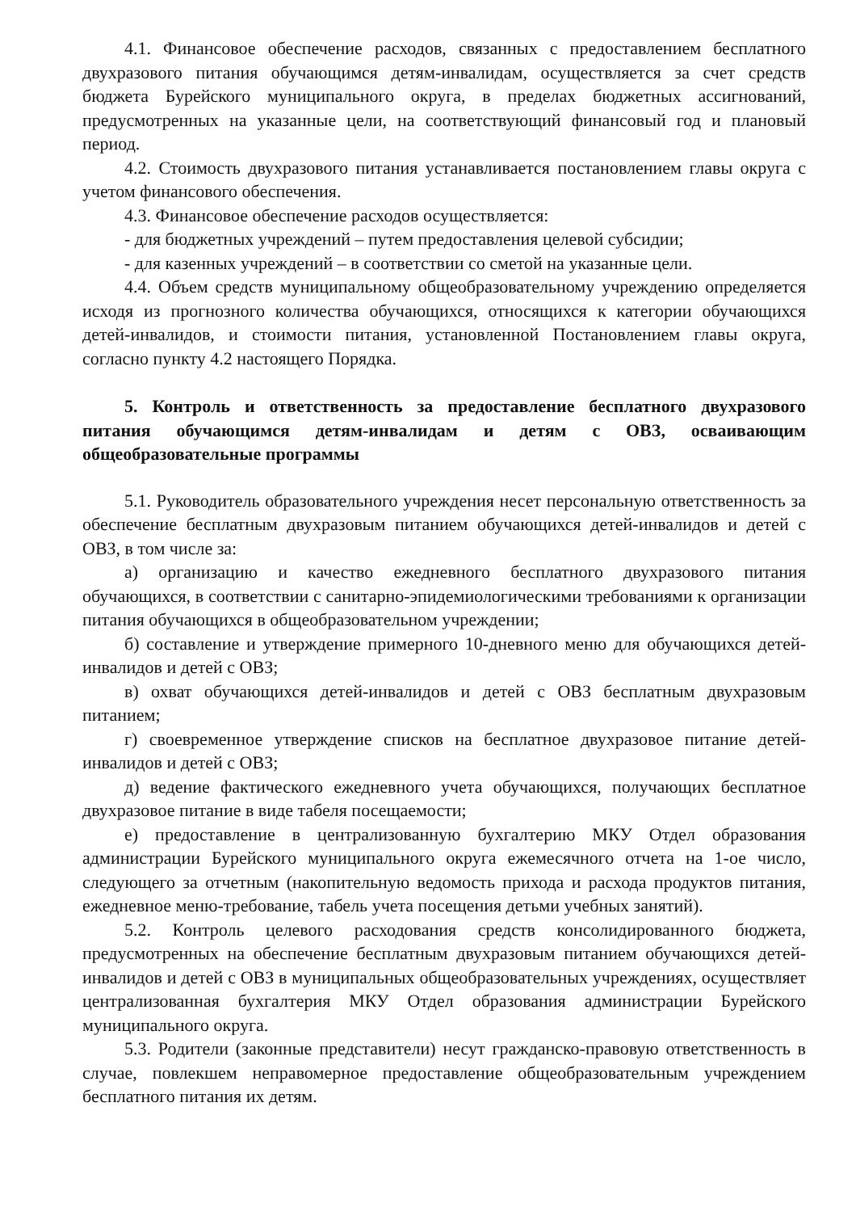4.1. Финансовое обеспечение расходов, связанных с предоставлением бесплатного двухразового питания обучающимся детям-инвалидам, осуществляется за счет средств бюджета Бурейского муниципального округа, в пределах бюджетных ассигнований, предусмотренных на указанные цели, на соответствующий финансовый год и плановый период.
4.2. Стоимость двухразового питания устанавливается постановлением главы округа с учетом финансового обеспечения.
4.3. Финансовое обеспечение расходов осуществляется:
- для бюджетных учреждений – путем предоставления целевой субсидии;
- для казенных учреждений – в соответствии со сметой на указанные цели.
4.4. Объем средств муниципальному общеобразовательному учреждению определяется исходя из прогнозного количества обучающихся, относящихся к категории обучающихся детей-инвалидов, и стоимости питания, установленной Постановлением главы округа, согласно пункту 4.2 настоящего Порядка.
5. Контроль и ответственность за предоставление бесплатного двухразового питания обучающимся детям-инвалидам и детям с ОВЗ, осваивающим общеобразовательные программы
5.1. Руководитель образовательного учреждения несет персональную ответственность за обеспечение бесплатным двухразовым питанием обучающихся детей-инвалидов и детей с ОВЗ, в том числе за:
а) организацию и качество ежедневного бесплатного двухразового питания обучающихся, в соответствии с санитарно-эпидемиологическими требованиями к организации питания обучающихся в общеобразовательном учреждении;
б) составление и утверждение примерного 10-дневного меню для обучающихся детей-инвалидов и детей с ОВЗ;
в) охват обучающихся детей-инвалидов и детей с ОВЗ бесплатным двухразовым питанием;
г) своевременное утверждение списков на бесплатное двухразовое питание детей-инвалидов и детей с ОВЗ;
д) ведение фактического ежедневного учета обучающихся, получающих бесплатное двухразовое питание в виде табеля посещаемости;
е) предоставление в централизованную бухгалтерию МКУ Отдел образования администрации Бурейского муниципального округа ежемесячного отчета на 1-ое число, следующего за отчетным (накопительную ведомость прихода и расхода продуктов питания, ежедневное меню-требование, табель учета посещения детьми учебных занятий).
5.2. Контроль целевого расходования средств консолидированного бюджета, предусмотренных на обеспечение бесплатным двухразовым питанием обучающихся детей-инвалидов и детей с ОВЗ в муниципальных общеобразовательных учреждениях, осуществляет централизованная бухгалтерия МКУ Отдел образования администрации Бурейского муниципального округа.
5.3. Родители (законные представители) несут гражданско-правовую ответственность в случае, повлекшем неправомерное предоставление общеобразовательным учреждением бесплатного питания их детям.